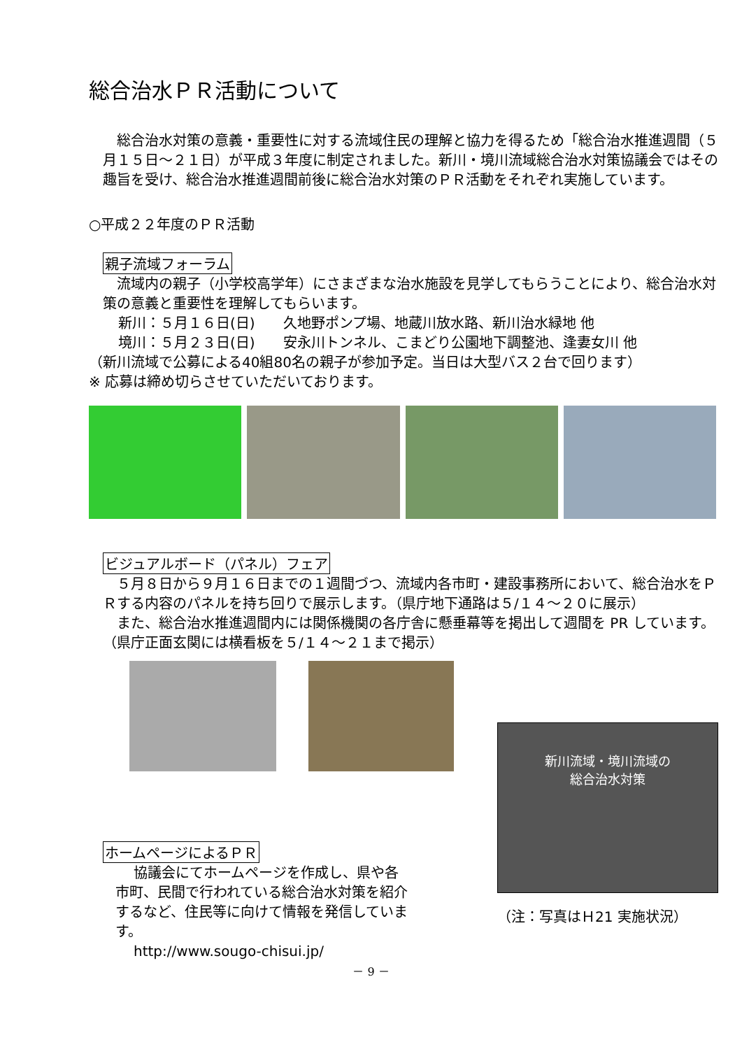総合治水ＰＲ活動について
総合治水対策の意義・重要性に対する流域住民の理解と協力を得るため「総合治水推進週間（５月１５日～２１日）が平成３年度に制定されました。新川・境川流域総合治水対策協議会ではその趣旨を受け、総合治水推進週間前後に総合治水対策のＰＲ活動をそれぞれ実施しています。
○平成２２年度のＰＲ活動
親子流域フォーラム
流域内の親子（小学校高学年）にさまざまな治水施設を見学してもらうことにより、総合治水対策の意義と重要性を理解してもらいます。
新川：５月１６日(日)　　久地野ポンプ場、地蔵川放水路、新川治水緑地 他
境川：５月２３日(日)　　安永川トンネル、こまどり公園地下調整池、逢妻女川 他
（新川流域で公募による40組80名の親子が参加予定。当日は大型バス２台で回ります）
※ 応募は締め切らさせていただいております。
ビジュアルボード（パネル）フェア
５月８日から９月１６日までの１週間づつ、流域内各市町・建設事務所において、総合治水をＰＲする内容のパネルを持ち回りで展示します。（県庁地下通路は５/１４～２０に展示）
また、総合治水推進週間内には関係機関の各庁舎に懸垂幕等を掲出して週間を PR しています。（県庁正面玄関には横看板を５/１４～２１まで掲示）
ホームページによるＰＲ
協議会にてホームページを作成し、県や各市町、民間で行われている総合治水対策を紹介するなど、住民等に向けて情報を発信しています。
http://www.sougo-chisui.jp/
新川流域・境川流域の
総合治水対策
（注：写真はＨ21 実施状況）
－ 9 －